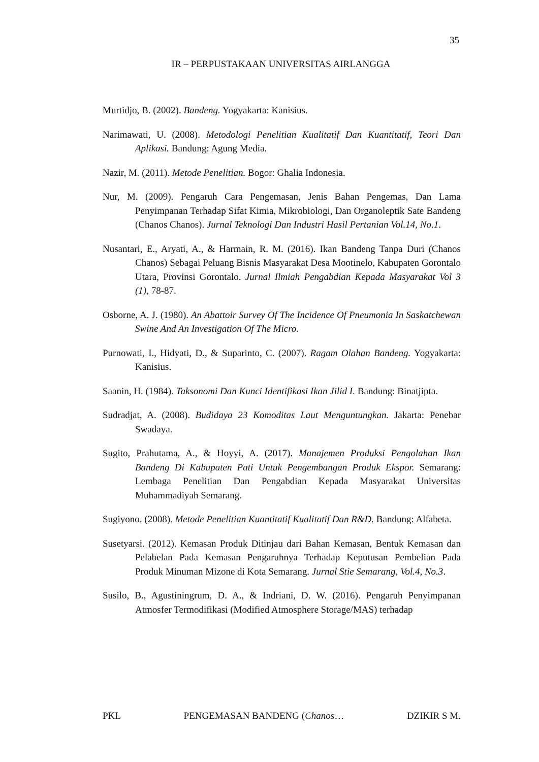35
IR – PERPUSTAKAAN UNIVERSITAS AIRLANGGA
Murtidjo, B. (2002). Bandeng. Yogyakarta: Kanisius.
Narimawati, U. (2008). Metodologi Penelitian Kualitatif Dan Kuantitatif, Teori Dan Aplikasi. Bandung: Agung Media.
Nazir, M. (2011). Metode Penelitian. Bogor: Ghalia Indonesia.
Nur, M. (2009). Pengaruh Cara Pengemasan, Jenis Bahan Pengemas, Dan Lama Penyimpanan Terhadap Sifat Kimia, Mikrobiologi, Dan Organoleptik Sate Bandeng (Chanos Chanos). Jurnal Teknologi Dan Industri Hasil Pertanian Vol.14, No.1.
Nusantari, E., Aryati, A., & Harmain, R. M. (2016). Ikan Bandeng Tanpa Duri (Chanos Chanos) Sebagai Peluang Bisnis Masyarakat Desa Mootinelo, Kabupaten Gorontalo Utara, Provinsi Gorontalo. Jurnal Ilmiah Pengabdian Kepada Masyarakat Vol 3 (1), 78-87.
Osborne, A. J. (1980). An Abattoir Survey Of The Incidence Of Pneumonia In Saskatchewan Swine And An Investigation Of The Micro.
Purnowati, I., Hidyati, D., & Suparinto, C. (2007). Ragam Olahan Bandeng. Yogyakarta: Kanisius.
Saanin, H. (1984). Taksonomi Dan Kunci Identifikasi Ikan Jilid I. Bandung: Binatjipta.
Sudradjat, A. (2008). Budidaya 23 Komoditas Laut Menguntungkan. Jakarta: Penebar Swadaya.
Sugito, Prahutama, A., & Hoyyi, A. (2017). Manajemen Produksi Pengolahan Ikan Bandeng Di Kabupaten Pati Untuk Pengembangan Produk Ekspor. Semarang: Lembaga Penelitian Dan Pengabdian Kepada Masyarakat Universitas Muhammadiyah Semarang.
Sugiyono. (2008). Metode Penelitian Kuantitatif Kualitatif Dan R&D. Bandung: Alfabeta.
Susetyarsi. (2012). Kemasan Produk Ditinjau dari Bahan Kemasan, Bentuk Kemasan dan Pelabelan Pada Kemasan Pengaruhnya Terhadap Keputusan Pembelian Pada Produk Minuman Mizone di Kota Semarang. Jurnal Stie Semarang, Vol.4, No.3.
Susilo, B., Agustiningrum, D. A., & Indriani, D. W. (2016). Pengaruh Penyimpanan Atmosfer Termodifikasi (Modified Atmosphere Storage/MAS) terhadap
PKL PENGEMASAN BANDENG (Chanos… DZIKIR S M.